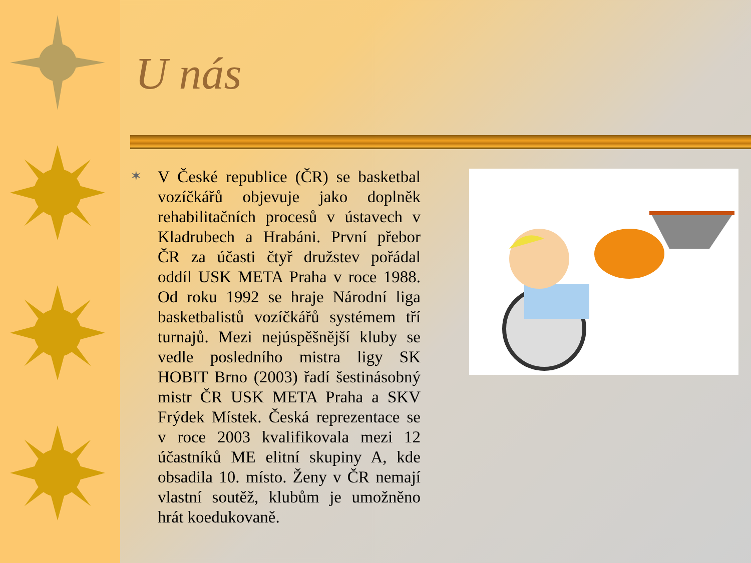U nás
✶
V České republice (ČR) se basketbal vozíčkářů objevuje jako doplněk rehabilitačních procesů v ústavech v Kladrubech a Hrabáni. První přebor ČR za účasti čtyř družstev pořádal oddíl USK META Praha v roce 1988. Od roku 1992 se hraje Národní liga basketbalistů vozíčkářů systémem tří turnajů. Mezi nejúspěšnější kluby se vedle posledního mistra ligy SK HOBIT Brno (2003) řadí šestinásobný mistr ČR USK META Praha a SKV Frýdek Místek. Česká reprezentace se v roce 2003 kvalifikovala mezi 12 účastníků ME elitní skupiny A, kde obsadila 10. místo. Ženy v ČR nemají vlastní soutěž, klubům je umožněno hrát koedukovaně.